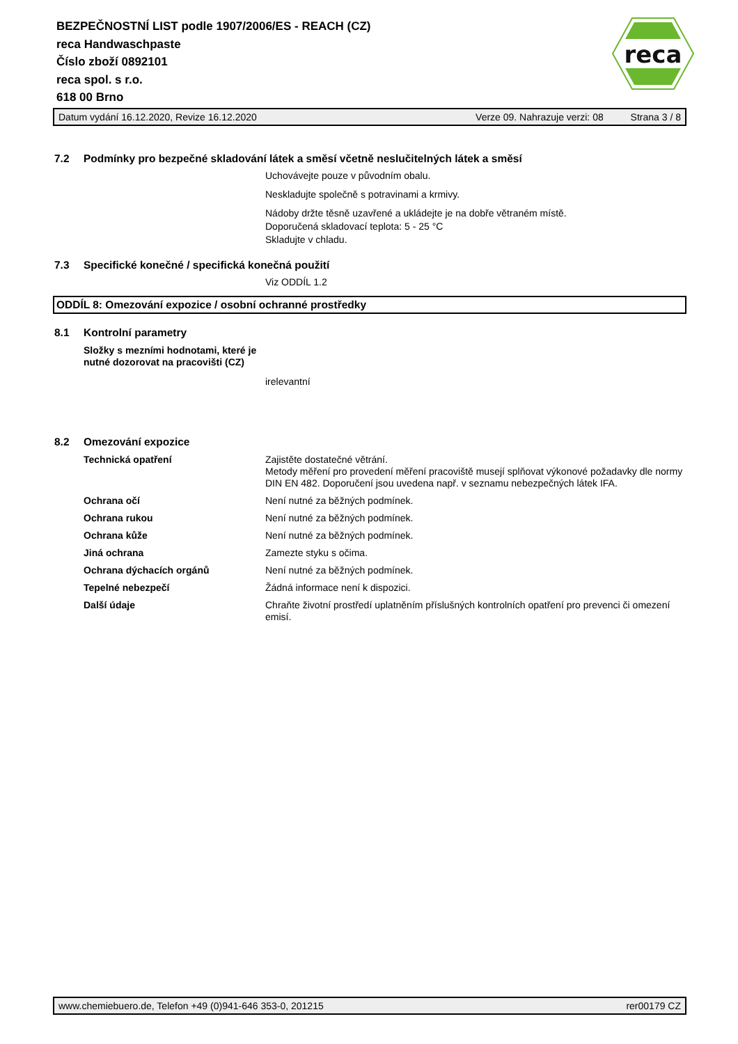reca
BEZPEČNOSTNÍ LIST podle 1907/2006/ES - REACH (CZ)
reca Handwaschpaste
Číslo zboží 0892101
reca spol. s r.o.
618 00 Brno
Datum vydání 16.12.2020, Revize 16.12.2020 Verze 09. Nahrazuje verzi: 08 Strana 3 / 8
7.2 Podmínky pro bezpečné skladování látek a směsí včetně neslučitelných látek a směsí
Uchovávejte pouze v původním obalu.
Neskladujte společně s potravinami a krmivy.
Nádoby držte těsně uzavřené a ukládejte je na dobře větraném místě.
Doporučená skladovací teplota: 5 - 25 °C
Skladujte v chladu.
7.3 Specifické konečné / specifická konečná použití
Viz ODDÍL 1.2
ODDÍL 8: Omezování expozice / osobní ochranné prostředky
8.1 Kontrolní parametry
Složky s mezními hodnotami, které je nutné dozorovat na pracovišti (CZ)
irelevantní
8.2 Omezování expozice
Technická opatření Zajistěte dostatečné větrání.
Metody měření pro provedení měření pracoviště musejí splňovat výkonové požadavky dle normy DIN EN 482. Doporučení jsou uvedena např. v seznamu nebezpečných látek IFA.
Ochrana očí Není nutné za běžných podmínek.
Ochrana rukou Není nutné za běžných podmínek.
Ochrana kůže Není nutné za běžných podmínek.
Jiná ochrana Zamezte styku s očima.
Ochrana dýchacích orgánů Není nutné za běžných podmínek.
Tepelné nebezpečí Žádná informace není k dispozici.
Další údaje Chraňte životní prostředí uplatněním příslušných kontrolních opatření pro prevenci či omezení emisí.
www.chemiebuero.de, Telefon +49 (0)941-646 353-0, 201215 rer00179 CZ